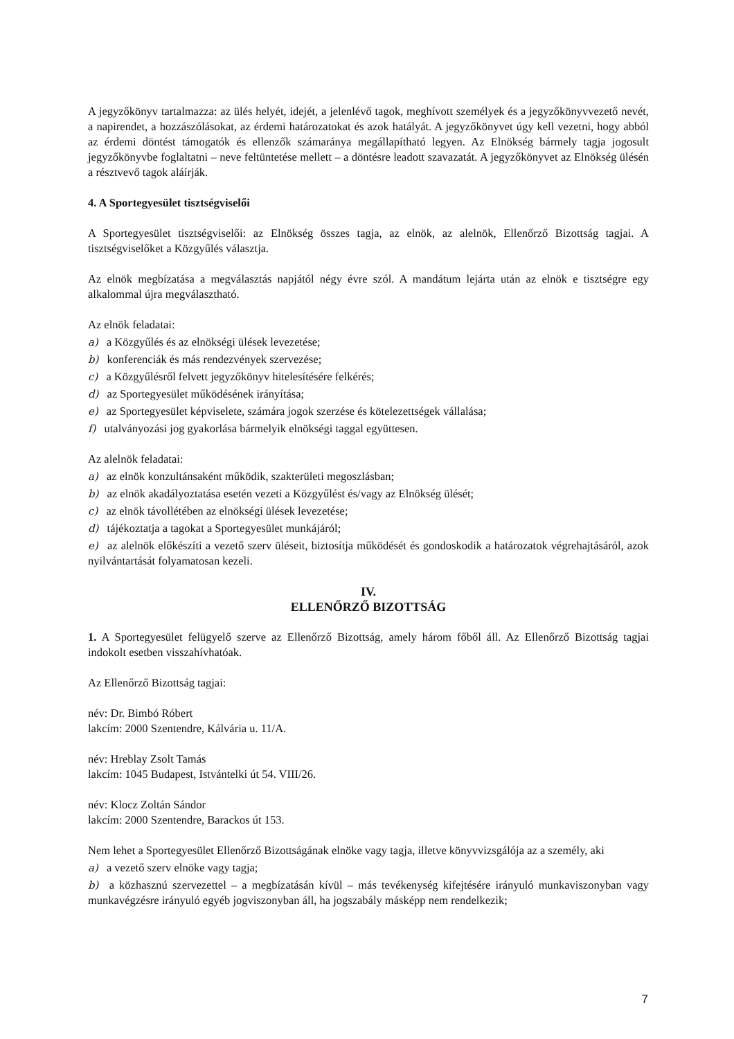A jegyzőkönyv tartalmazza: az ülés helyét, idejét, a jelenlévő tagok, meghívott személyek és a jegyzőkönyvvezető nevét, a napirendet, a hozzászólásokat, az érdemi határozatokat és azok hatályát. A jegyzőkönyvet úgy kell vezetni, hogy abból az érdemi döntést támogatók és ellenzők számaránya megállapítható legyen. Az Elnökség bármely tagja jogosult jegyzőkönyvbe foglaltatni – neve feltüntetése mellett – a döntésre leadott szavazatát. A jegyzőkönyvet az Elnökség ülésén a résztvevő tagok aláírják.
4. A Sportegyesület tisztségviselői
A Sportegyesület tisztségviselői: az Elnökség összes tagja, az elnök, az alelnök, Ellenőrző Bizottság tagjai. A tisztségviselőket a Közgyűlés választja.
Az elnök megbízatása a megválasztás napjától négy évre szól. A mandátum lejárta után az elnök e tisztségre egy alkalommal újra megválasztható.
Az elnök feladatai:
a) a Közgyűlés és az elnökségi ülések levezetése;
b) konferenciák és más rendezvények szervezése;
c) a Közgyűlésről felvett jegyzőkönyv hitelesítésére felkérés;
d) az Sportegyesület működésének irányítása;
e) az Sportegyesület képviselete, számára jogok szerzése és kötelezettségek vállalása;
f) utalványozási jog gyakorlása bármelyik elnökségi taggal együttesen.
Az alelnök feladatai:
a) az elnök konzultánsaként működik, szakterületi megoszlásban;
b) az elnök akadályoztatása esetén vezeti a Közgyűlést és/vagy az Elnökség ülését;
c) az elnök távollétében az elnökségi ülések levezetése;
d) tájékoztatja a tagokat a Sportegyesület munkájáról;
e) az alelnök előkészíti a vezető szerv üléseit, biztosítja működését és gondoskodik a határozatok végrehajtásáról, azok nyilvántartását folyamatosan kezeli.
IV.
ELLENŐRZŐ BIZOTTSÁG
1. A Sportegyesület felügyelő szerve az Ellenőrző Bizottság, amely három főből áll. Az Ellenőrző Bizottság tagjai indokolt esetben visszahívhatóak.
Az Ellenőrző Bizottság tagjai:
név: Dr. Bimbó Róbert
lakcím: 2000 Szentendre, Kálvária u. 11/A.
név: Hreblay Zsolt Tamás
lakcím: 1045 Budapest, Istvántelki út 54. VIII/26.
név: Klocz Zoltán Sándor
lakcím: 2000 Szentendre, Barackos út 153.
Nem lehet a Sportegyesület Ellenőrző Bizottságának elnöke vagy tagja, illetve könyvvizsgálója az a személy, aki
a) a vezető szerv elnöke vagy tagja;
b) a közhasznú szervezettel – a megbízatásán kívül – más tevékenység kifejtésére irányuló munkaviszonyban vagy munkavégzésre irányuló egyéb jogviszonyban áll, ha jogszabály másképp nem rendelkezik;
7